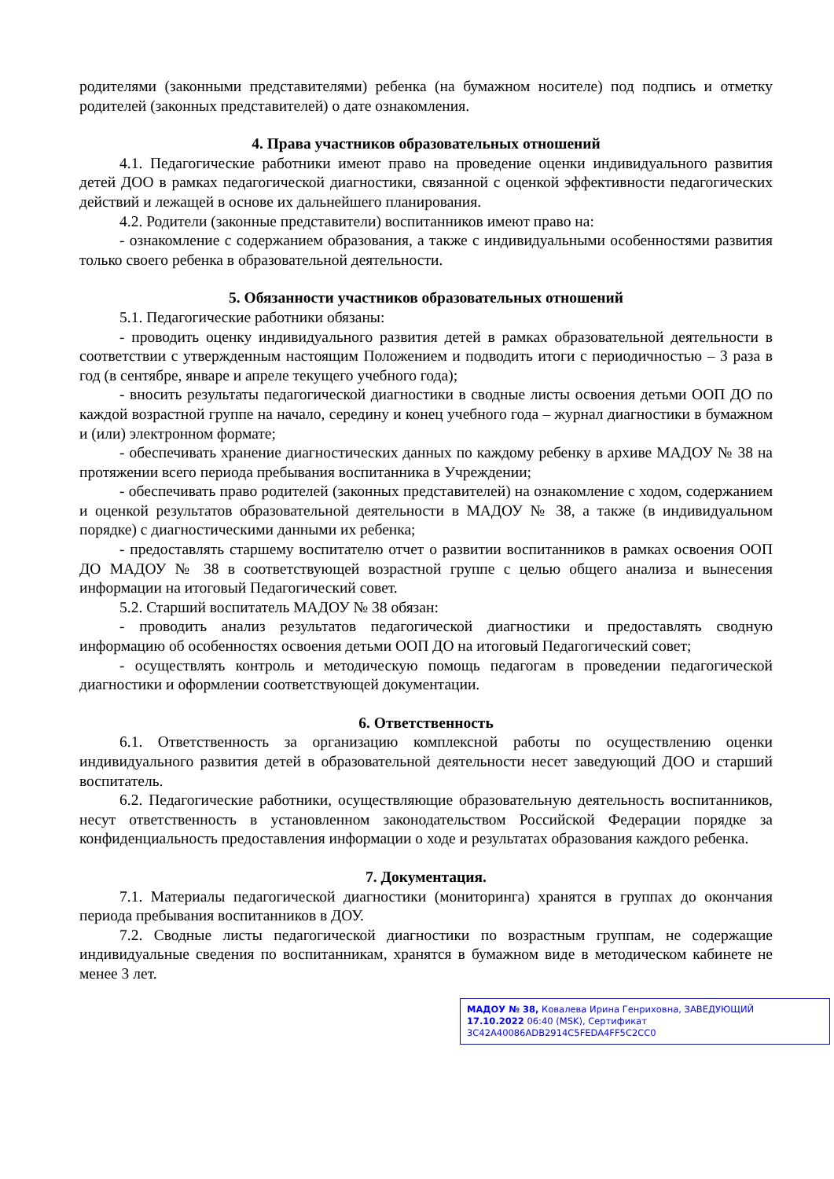родителями (законными представителями) ребенка (на бумажном носителе) под подпись и отметку родителей (законных представителей) о дате ознакомления.
4. Права участников образовательных отношений
4.1. Педагогические работники имеют право на проведение оценки индивидуального развития детей ДОО в рамках педагогической диагностики, связанной с оценкой эффективности педагогических действий и лежащей в основе их дальнейшего планирования.
4.2. Родители (законные представители) воспитанников имеют право на:
- ознакомление с содержанием образования, а также с индивидуальными особенностями развития только своего ребенка в образовательной деятельности.
5. Обязанности участников образовательных отношений
5.1. Педагогические работники обязаны:
- проводить оценку индивидуального развития детей в рамках образовательной деятельности в соответствии с утвержденным настоящим Положением и подводить итоги с периодичностью – 3 раза в год (в сентябре, январе и апреле текущего учебного года);
- вносить результаты педагогической диагностики в сводные листы освоения детьми ООП ДО по каждой возрастной группе на начало, середину и конец учебного года – журнал диагностики в бумажном и (или) электронном формате;
- обеспечивать хранение диагностических данных по каждому ребенку в архиве МАДОУ № 38 на протяжении всего периода пребывания воспитанника в Учреждении;
- обеспечивать право родителей (законных представителей) на ознакомление с ходом, содержанием и оценкой результатов образовательной деятельности в МАДОУ № 38, а также (в индивидуальном порядке) с диагностическими данными их ребенка;
- предоставлять старшему воспитателю отчет о развитии воспитанников в рамках освоения ООП ДО МАДОУ № 38 в соответствующей возрастной группе с целью общего анализа и вынесения информации на итоговый Педагогический совет.
5.2. Старший воспитатель МАДОУ № 38 обязан:
- проводить анализ результатов педагогической диагностики и предоставлять сводную информацию об особенностях освоения детьми ООП ДО на итоговый Педагогический совет;
- осуществлять контроль и методическую помощь педагогам в проведении педагогической диагностики и оформлении соответствующей документации.
6. Ответственность
6.1. Ответственность за организацию комплексной работы по осуществлению оценки индивидуального развития детей в образовательной деятельности несет заведующий ДОО и старший воспитатель.
6.2. Педагогические работники, осуществляющие образовательную деятельность воспитанников, несут ответственность в установленном законодательством Российской Федерации порядке за конфиденциальность предоставления информации о ходе и результатах образования каждого ребенка.
7. Документация.
7.1. Материалы педагогической диагностики (мониторинга) хранятся в группах до окончания периода пребывания воспитанников в ДОУ.
7.2. Сводные листы педагогической диагностики по возрастным группам, не содержащие индивидуальные сведения по воспитанникам, хранятся в бумажном виде в методическом кабинете не менее 3 лет.
МАДОУ № 38, Ковалева Ирина Генриховна, ЗАВЕДУЮЩИЙ
17.10.2022 06:40 (MSK), Сертификат 3C42A40086ADB2914C5FEDA4FF5C2CC0